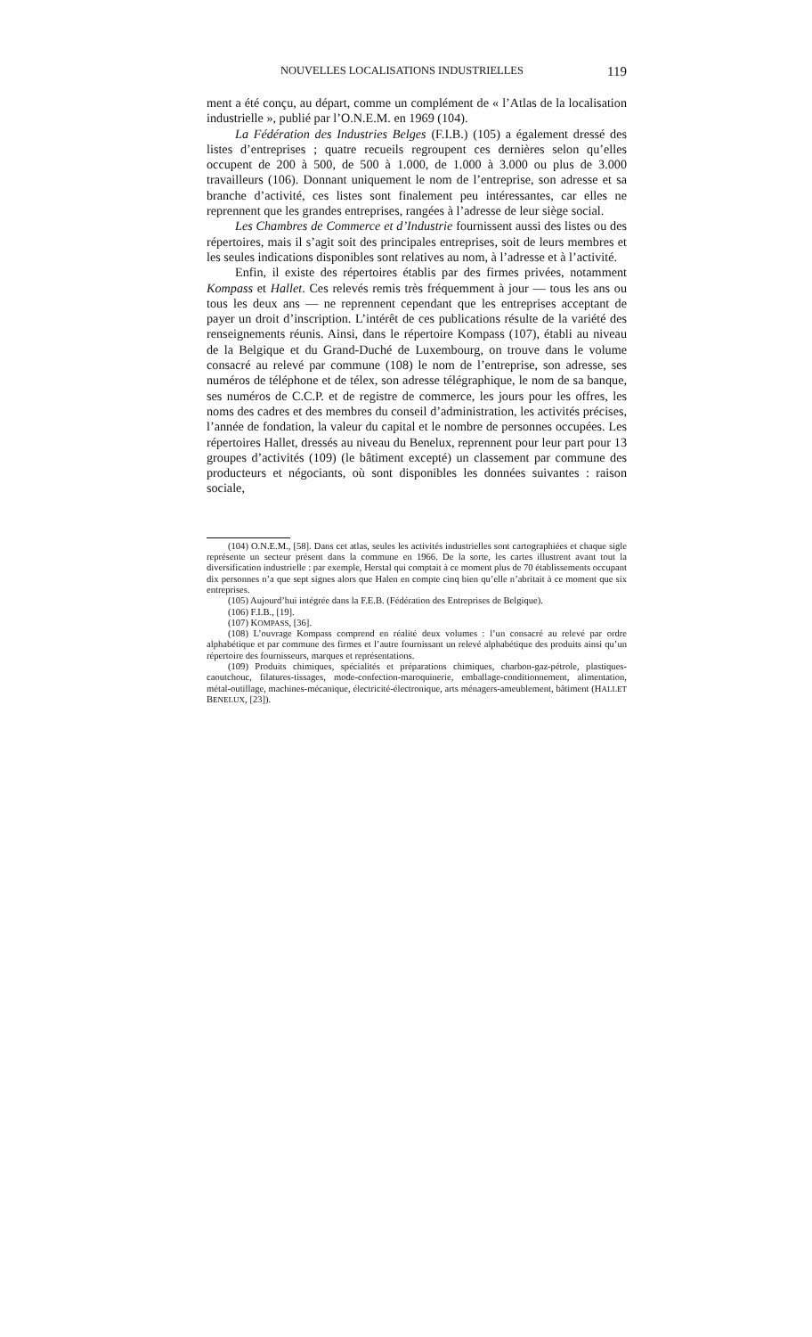NOUVELLES LOCALISATIONS INDUSTRIELLES 119
ment a été conçu, au départ, comme un complément de « l’Atlas de la localisation industrielle », publié par l’O.N.E.M. en 1969 (104).
La Fédération des Industries Belges (F.I.B.) (105) a également dressé des listes d’entreprises ; quatre recueils regroupent ces dernières selon qu’elles occupent de 200 à 500, de 500 à 1.000, de 1.000 à 3.000 ou plus de 3.000 travailleurs (106). Donnant uniquement le nom de l’entreprise, son adresse et sa branche d’activité, ces listes sont finalement peu intéressantes, car elles ne reprennent que les grandes entreprises, rangées à l’adresse de leur siège social.
Les Chambres de Commerce et d’Industrie fournissent aussi des listes ou des répertoires, mais il s’agit soit des principales entreprises, soit de leurs membres et les seules indications disponibles sont relatives au nom, à l’adresse et à l’activité.
Enfin, il existe des répertoires établis par des firmes privées, notamment Kompass et Hallet. Ces relevés remis très fréquemment à jour — tous les ans ou tous les deux ans — ne reprennent cependant que les entreprises acceptant de payer un droit d’inscription. L’intérêt de ces publications résulte de la variété des renseignements réunis. Ainsi, dans le répertoire Kompass (107), établi au niveau de la Belgique et du Grand-Duché de Luxembourg, on trouve dans le volume consacré au relevé par commune (108) le nom de l’entreprise, son adresse, ses numéros de téléphone et de télex, son adresse télégraphique, le nom de sa banque, ses numéros de C.C.P. et de registre de commerce, les jours pour les offres, les noms des cadres et des membres du conseil d’administration, les activités précises, l’année de fondation, la valeur du capital et le nombre de personnes occupées. Les répertoires Hallet, dressés au niveau du Benelux, reprennent pour leur part pour 13 groupes d’activités (109) (le bâtiment excepté) un classement par commune des producteurs et négociants, où sont disponibles les données suivantes : raison sociale,
(104) O.N.E.M., [58]. Dans cet atlas, seules les activités industrielles sont cartographiées et chaque sigle représente un secteur présent dans la commune en 1966. De la sorte, les cartes illustrent avant tout la diversification industrielle : par exemple, Herstal qui comptait à ce moment plus de 70 établissements occupant dix personnes n’a que sept signes alors que Halen en compte cinq bien qu’elle n’abritait à ce moment que six entreprises.
(105) Aujourd’hui intégrée dans la F.E.B. (Fédération des Entreprises de Belgique).
(106) F.I.B., [19].
(107) KOMPASS, [36].
(108) L’ouvrage Kompass comprend en réalité deux volumes : l’un consacré au relevé par ordre alphabétique et par commune des firmes et l’autre fournissant un relevé alphabétique des produits ainsi qu’un répertoire des fournisseurs, marques et représentations.
(109) Produits chimiques, spécialités et préparations chimiques, charbon-gaz-pétrole, plastiques-caoutchouc, filatures-tissages, mode-confection-maroquinerie, emballage-conditionnement, alimentation, métal-outillage, machines-mécanique, électricité-électronique, arts ménagers-ameublement, bâtiment (HALLET BENELUX, [23]).